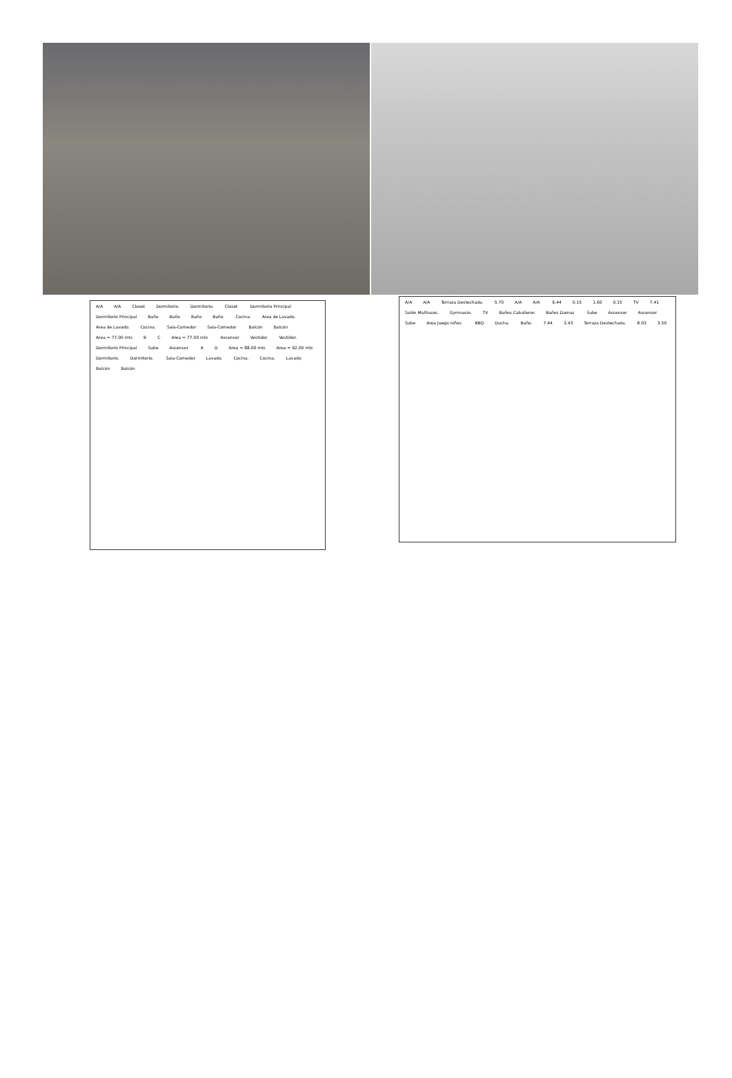A/A A/A Closet Dormitorio. Dormitorio. Closet Dormitorio Principal Dormitorio Principal Baño Baño Baño Baño Cocina. Area de Lavado. Area de Lavado. Cocina. Sala-Comedor Sala-Comedor Balcón Balcón Area = 77.00 mts B C Area = 77.00 mts Ascensor Vestidor. Vestidor. Dormitorio Principal Sube Ascensor A D Area = 88.00 mts Area = 92.00 mts Dormitorio. Dormitorio. Sala-Comedor Lavado. Cocina. Cocina. Lavado Balcón Balcón
A/A A/A Terraza Destechada. 5.70 A/A A/A 6.44 0.15 1.60 0.15 TV 7.41 Salón Multiusos. Gymnasio. TV Baños Caballeros Baños Damas Sube Ascensor Ascensor Sube Area Juego niños. BBQ Ducha. Baño. 7.44 3.43 Terraza Destechada. 8.03 3.50